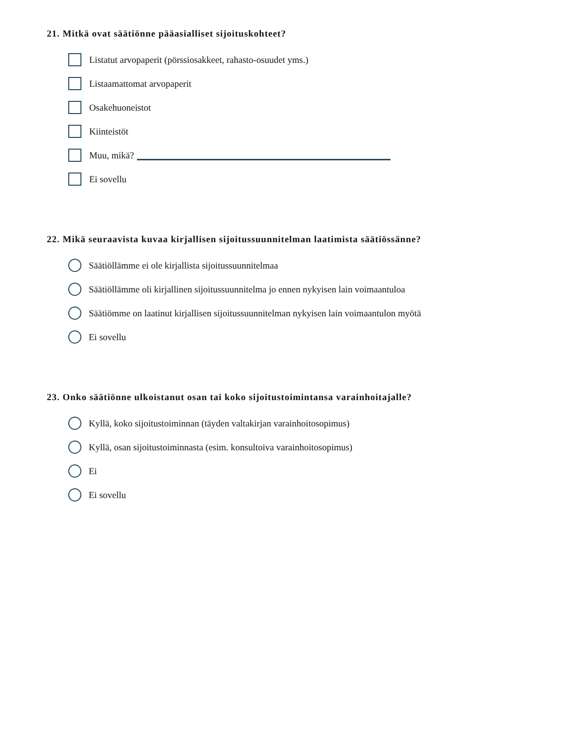21. Mitkä ovat säätiönne pääasialliset sijoituskohteet?
Listatut arvopaperit (pörssiosakkeet, rahasto-osuudet yms.)
Listaamattomat arvopaperit
Osakehuoneistot
Kiinteistöt
Muu, mikä?
Ei sovellu
22. Mikä seuraavista kuvaa kirjallisen sijoitussuunnitelman laatimista säätiössänne?
Säätiöllämme ei ole kirjallista sijoitussuunnitelmaa
Säätiöllämme oli kirjallinen sijoitussuunnitelma jo ennen nykyisen lain voimaantuloa
Säätiömme on laatinut kirjallisen sijoitussuunnitelman nykyisen lain voimaantulon myötä
Ei sovellu
23. Onko säätiönne ulkoistanut osan tai koko sijoitustoimintansa varainhoitajalle?
Kyllä, koko sijoitustoiminnan (täyden valtakirjan varainhoitosopimus)
Kyllä, osan sijoitustoiminnasta (esim. konsultoiva varainhoitosopimus)
Ei
Ei sovellu